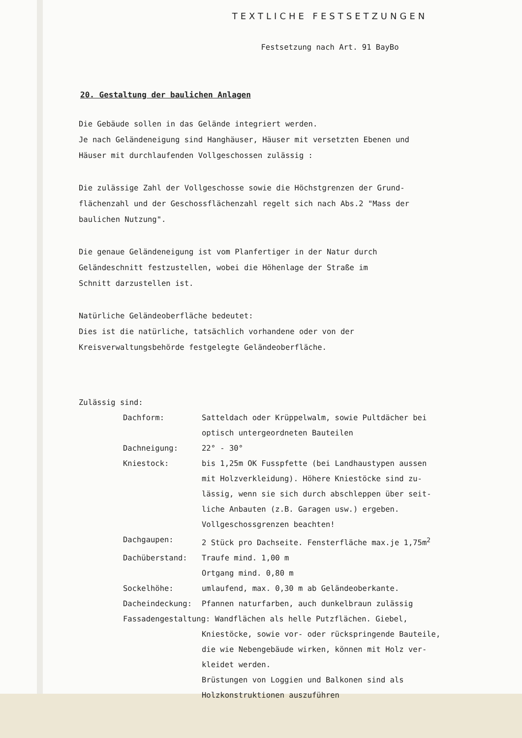TEXTLICHE FESTSETZUNGEN
Festsetzung nach Art. 91 BayBo
20. Gestaltung der baulichen Anlagen
Die Gebäude sollen in das Gelände integriert werden.
Je nach Geländeneigung sind Hanghäuser, Häuser mit versetzten Ebenen und
Häuser mit durchlaufenden Vollgeschossen zulässig :
Die zulässige Zahl der Vollgeschosse sowie die Höchstgrenzen der Grund-
flächenzahl und der Geschossflächenzahl regelt sich nach Abs.2 "Mass der
baulichen Nutzung".
Die genaue Geländeneigung ist vom Planfertiger in der Natur durch
Geländeschnitt festzustellen, wobei die Höhenlage der Straße im
Schnitt darzustellen ist.
Natürliche Geländeoberfläche bedeutet:
Dies ist die natürliche, tatsächlich vorhandene oder von der
Kreisverwaltungsbehörde festgelegte Geländeoberfläche.
Zulässig sind:
| Dachform: | Satteldach oder Krüppelwalm, sowie Pultdächer bei optisch untergeordneten Bauteilen |
| Dachneigung: | 22° - 30° |
| Kniestock: | bis 1,25m OK Fusspfette (bei Landhaustypen aussen mit Holzverkleidung). Höhere Kniestöcke sind zu- lässig, wenn sie sich durch abschleppen über seit- liche Anbauten (z.B. Garagen usw.) ergeben. Vollgeschossgrenzen beachten! |
| Dachgaupen: | 2 Stück pro Dachseite. Fensterfläche max.je 1,75m<sup>2</sup> |
| Dachüberstand: | Traufe mind. 1,00 m Ortgang mind. 0,80 m |
| Sockelhöhe: | umlaufend, max. 0,30 m ab Geländeoberkante. |
| Dacheindeckung: | Pfannen naturfarben, auch dunkelbraun zulässig |
| Fassadengestaltung: Wandflächen als helle Putzflächen. Giebel, | |
| | Kniestöcke, sowie vor- oder rückspringende Bauteile, die wie Nebengebäude wirken, können mit Holz ver- kleidet werden. Brüstungen von Loggien und Balkonen sind als Holzkonstruktionen auszuführen |